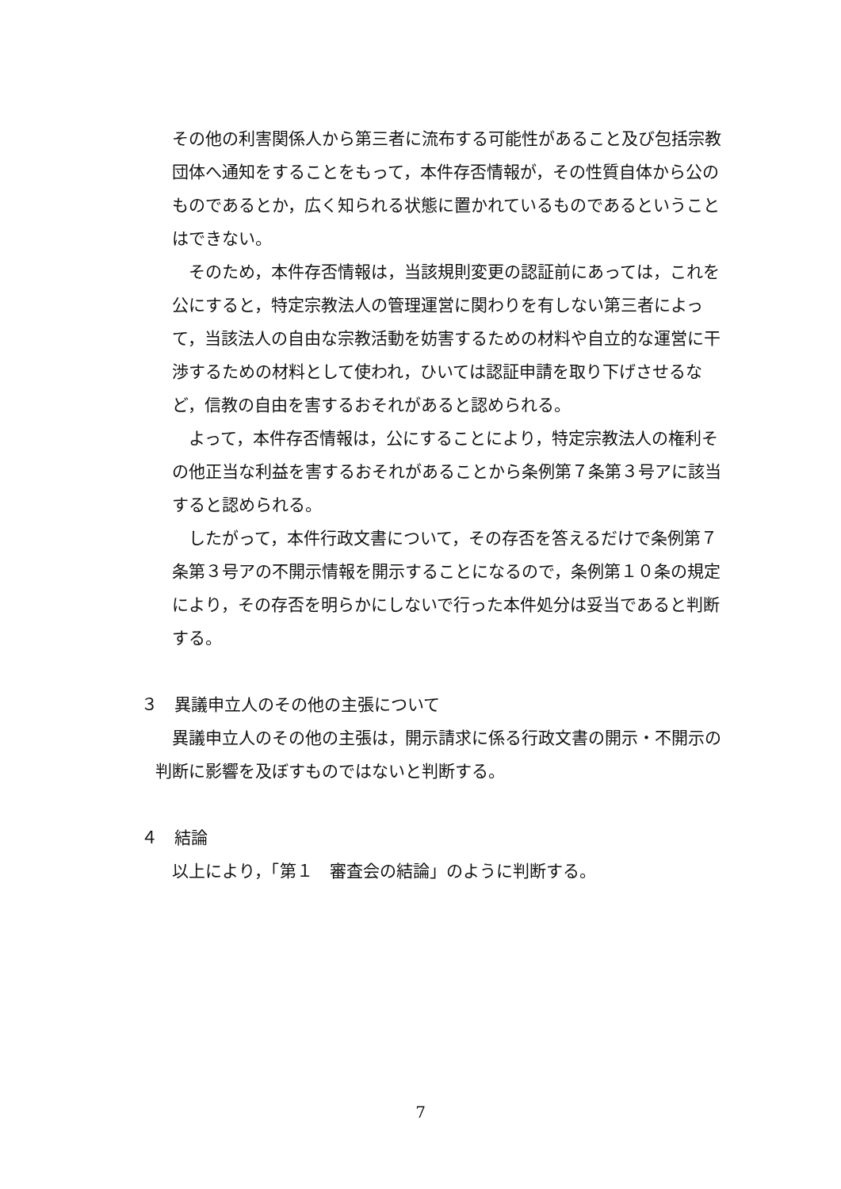その他の利害関係人から第三者に流布する可能性があること及び包括宗教団体へ通知をすることをもって，本件存否情報が，その性質自体から公のものであるとか，広く知られる状態に置かれているものであるということはできない。
　そのため，本件存否情報は，当該規則変更の認証前にあっては，これを公にすると，特定宗教法人の管理運営に関わりを有しない第三者によって，当該法人の自由な宗教活動を妨害するための材料や自立的な運営に干渉するための材料として使われ，ひいては認証申請を取り下げさせるなど，信教の自由を害するおそれがあると認められる。
　よって，本件存否情報は，公にすることにより，特定宗教法人の権利その他正当な利益を害するおそれがあることから条例第７条第３号アに該当すると認められる。
　したがって，本件行政文書について，その存否を答えるだけで条例第７条第３号アの不開示情報を開示することになるので，条例第１０条の規定により，その存否を明らかにしないで行った本件処分は妥当であると判断する。
３　異議申立人のその他の主張について
　異議申立人のその他の主張は，開示請求に係る行政文書の開示・不開示の判断に影響を及ぼすものではないと判断する。
４　結論
　以上により，「第１　審査会の結論」のように判断する。
7